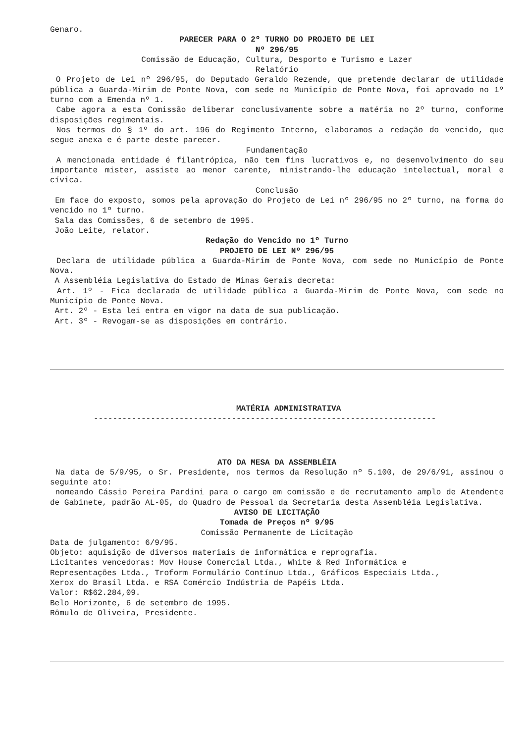Genaro.
PARECER PARA O 2º TURNO DO PROJETO DE LEI
Nº 296/95
Comissão de Educação, Cultura, Desporto e Turismo e Lazer
Relatório
O Projeto de Lei nº 296/95, do Deputado Geraldo Rezende, que pretende declarar de utilidade pública a Guarda-Mirim de Ponte Nova, com sede no Município de Ponte Nova, foi aprovado no 1º turno com a Emenda nº 1.
Cabe agora a esta Comissão deliberar conclusivamente sobre a matéria no 2º turno, conforme disposições regimentais.
Nos termos do § 1º do art. 196 do Regimento Interno, elaboramos a redação do vencido, que segue anexa e é parte deste parecer.
Fundamentação
A mencionada entidade é filantrópica, não tem fins lucrativos e, no desenvolvimento do seu importante mister, assiste ao menor carente, ministrando-lhe educação intelectual, moral e cívica.
Conclusão
Em face do exposto, somos pela aprovação do Projeto de Lei nº 296/95 no 2º turno, na forma do vencido no 1º turno.
Sala das Comissões, 6 de setembro de 1995.
João Leite, relator.
Redação do Vencido no 1º Turno
PROJETO DE LEI Nº 296/95
Declara de utilidade pública a Guarda-Mirim de Ponte Nova, com sede no Município de Ponte Nova.
A Assembléia Legislativa do Estado de Minas Gerais decreta:
Art. 1º - Fica declarada de utilidade pública a Guarda-Mirim de Ponte Nova, com sede no Município de Ponte Nova.
Art. 2º - Esta lei entra em vigor na data de sua publicação.
Art. 3º - Revogam-se as disposições em contrário.
MATÉRIA ADMINISTRATIVA
------------------------------------------------------------------------
ATO DA MESA DA ASSEMBLÉIA
Na data de 5/9/95, o Sr. Presidente, nos termos da Resolução nº 5.100, de 29/6/91, assinou o seguinte ato:
nomeando Cássio Pereira Pardini para o cargo em comissão e de recrutamento amplo de Atendente de Gabinete, padrão AL-05, do Quadro de Pessoal da Secretaria desta Assembléia Legislativa.
AVISO DE LICITAÇÃO
Tomada de Preços nº 9/95
Comissão Permanente de Licitação
Data de julgamento: 6/9/95.
Objeto: aquisição de diversos materiais de informática e reprografia.
Licitantes vencedoras: Mov House Comercial Ltda., White & Red Informática e
Representações Ltda., Troform Formulário Contínuo Ltda., Gráficos Especiais Ltda.,
Xerox do Brasil Ltda. e RSA Comércio Indústria de Papéis Ltda.
Valor: R$62.284,09.
Belo Horizonte, 6 de setembro de 1995.
Rômulo de Oliveira, Presidente.